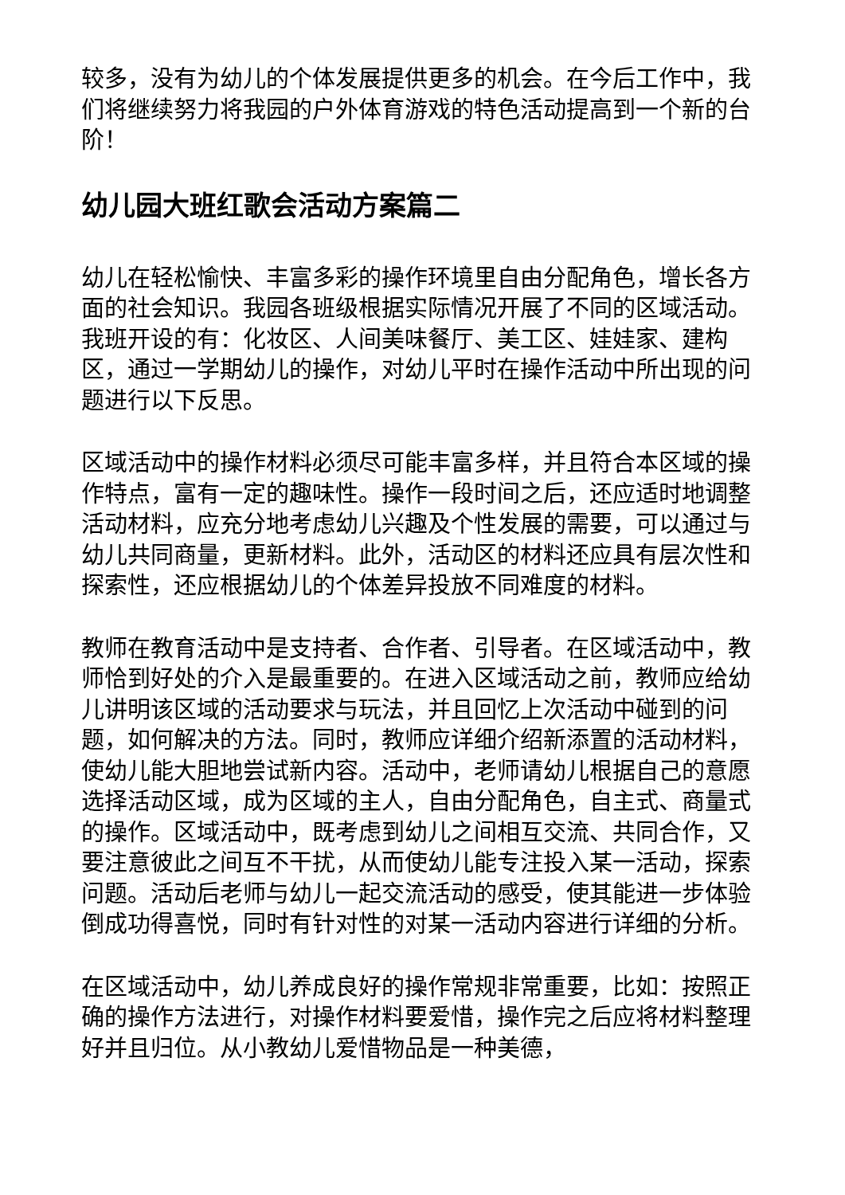较多，没有为幼儿的个体发展提供更多的机会。在今后工作中，我们将继续努力将我园的户外体育游戏的特色活动提高到一个新的台阶！
幼儿园大班红歌会活动方案篇二
幼儿在轻松愉快、丰富多彩的操作环境里自由分配角色，增长各方面的社会知识。我园各班级根据实际情况开展了不同的区域活动。我班开设的有：化妆区、人间美味餐厅、美工区、娃娃家、建构区，通过一学期幼儿的操作，对幼儿平时在操作活动中所出现的问题进行以下反思。
区域活动中的操作材料必须尽可能丰富多样，并且符合本区域的操作特点，富有一定的趣味性。操作一段时间之后，还应适时地调整活动材料，应充分地考虑幼儿兴趣及个性发展的需要，可以通过与幼儿共同商量，更新材料。此外，活动区的材料还应具有层次性和探索性，还应根据幼儿的个体差异投放不同难度的材料。
教师在教育活动中是支持者、合作者、引导者。在区域活动中，教师恰到好处的介入是最重要的。在进入区域活动之前，教师应给幼儿讲明该区域的活动要求与玩法，并且回忆上次活动中碰到的问题，如何解决的方法。同时，教师应详细介绍新添置的活动材料，使幼儿能大胆地尝试新内容。活动中，老师请幼儿根据自己的意愿选择活动区域，成为区域的主人，自由分配角色，自主式、商量式的操作。区域活动中，既考虑到幼儿之间相互交流、共同合作，又要注意彼此之间互不干扰，从而使幼儿能专注投入某一活动，探索问题。活动后老师与幼儿一起交流活动的感受，使其能进一步体验倒成功得喜悦，同时有针对性的对某一活动内容进行详细的分析。
在区域活动中，幼儿养成良好的操作常规非常重要，比如：按照正确的操作方法进行，对操作材料要爱惜，操作完之后应将材料整理好并且归位。从小教幼儿爱惜物品是一种美德，